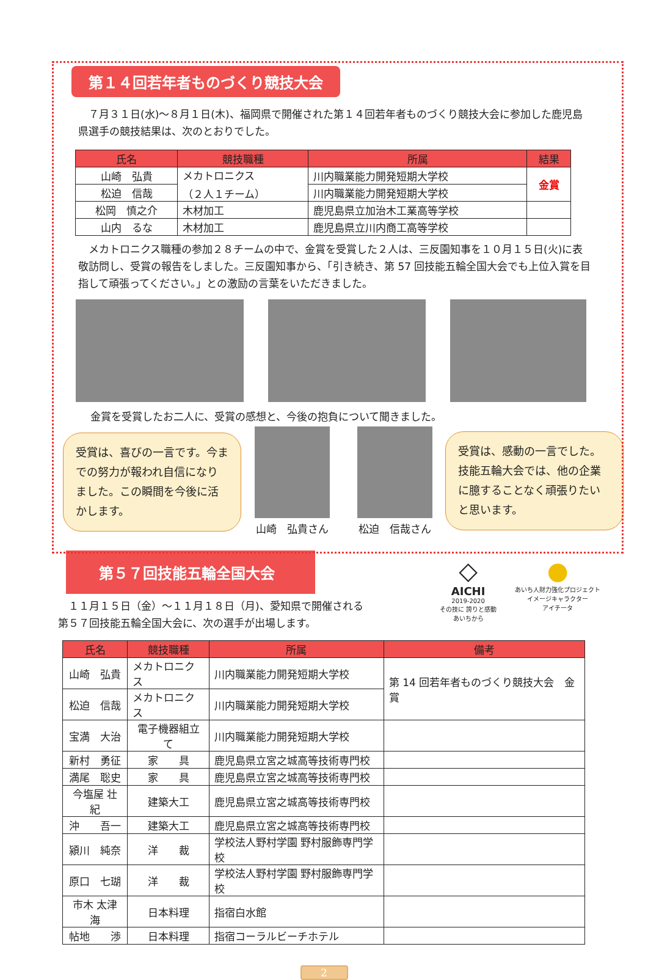第１４回若年者ものづくり競技大会
　７月３１日(水)～８月１日(木)、福岡県で開催された第１４回若年者ものづくり競技大会に参加した鹿児島県選手の競技結果は、次のとおりでした。
| 氏名 | 競技職種 | 所属 | 結果 |
| --- | --- | --- | --- |
| 山崎 弘貴 | メカトロニクス （２人１チーム） | 川内職業能力開発短期大学校 | 金賞 |
| 松迫 信哉 | | 川内職業能力開発短期大学校 | |
| 松岡 慎之介 | 木材加工 | 鹿児島県立加治木工業高等学校 | |
| 山内 るな | 木材加工 | 鹿児島県立川内商工高等学校 | |
　メカトロニクス職種の参加２８チームの中で、金賞を受賞した２人は、三反園知事を１０月１５日(火)に表敬訪問し、受賞の報告をしました。三反園知事から、「引き続き、第 57 回技能五輪全国大会でも上位入賞を目指して頑張ってください。」との激励の言葉をいただきました。
金賞を受賞したお二人に、受賞の感想と、今後の抱負について聞きました。
受賞は、喜びの一言です。今までの努力が報われ自信になりました。この瞬間を今後に活かします。
山崎　弘貴さん
松迫　信哉さん
受賞は、感動の一言でした。技能五輪大会では、他の企業に臆することなく頑張りたいと思います。
第５７回技能五輪全国大会
　１１月１５日（金）～１１月１８日（月)、愛知県で開催される
第５７回技能五輪全国大会に、次の選手が出場します。
◇
AICHI
2019-2020
その技に 誇りと感動
あいちから
●
あいち人財力強化プロジェクト
イメージキャラクター
アイチータ
| 氏名 | 競技職種 | 所属 | 備考 |
| --- | --- | --- | --- |
| 山崎 弘貴 | メカトロニクス | 川内職業能力開発短期大学校 | 第 14 回若年者ものづくり競技大会 金賞 |
| 松迫 信哉 | メカトロニクス | 川内職業能力開発短期大学校 | |
| 宝満 大治 | 電子機器組立て | 川内職業能力開発短期大学校 | |
| 新村 勇征 | 家 具 | 鹿児島県立宮之城高等技術専門校 | |
| 満尾 聡史 | 家 具 | 鹿児島県立宮之城高等技術専門校 | |
| 今塩屋 壮紀 | 建築大工 | 鹿児島県立宮之城高等技術専門校 | |
| 沖 吾一 | 建築大工 | 鹿児島県立宮之城高等技術専門校 | |
| 潁川 純奈 | 洋 裁 | 学校法人野村学園 野村服飾専門学校 | |
| 原口 七瑚 | 洋 裁 | 学校法人野村学園 野村服飾専門学校 | |
| 市木 太津海 | 日本料理 | 指宿白水館 | |
| 帖地 渉 | 日本料理 | 指宿コーラルビーチホテル | |
2